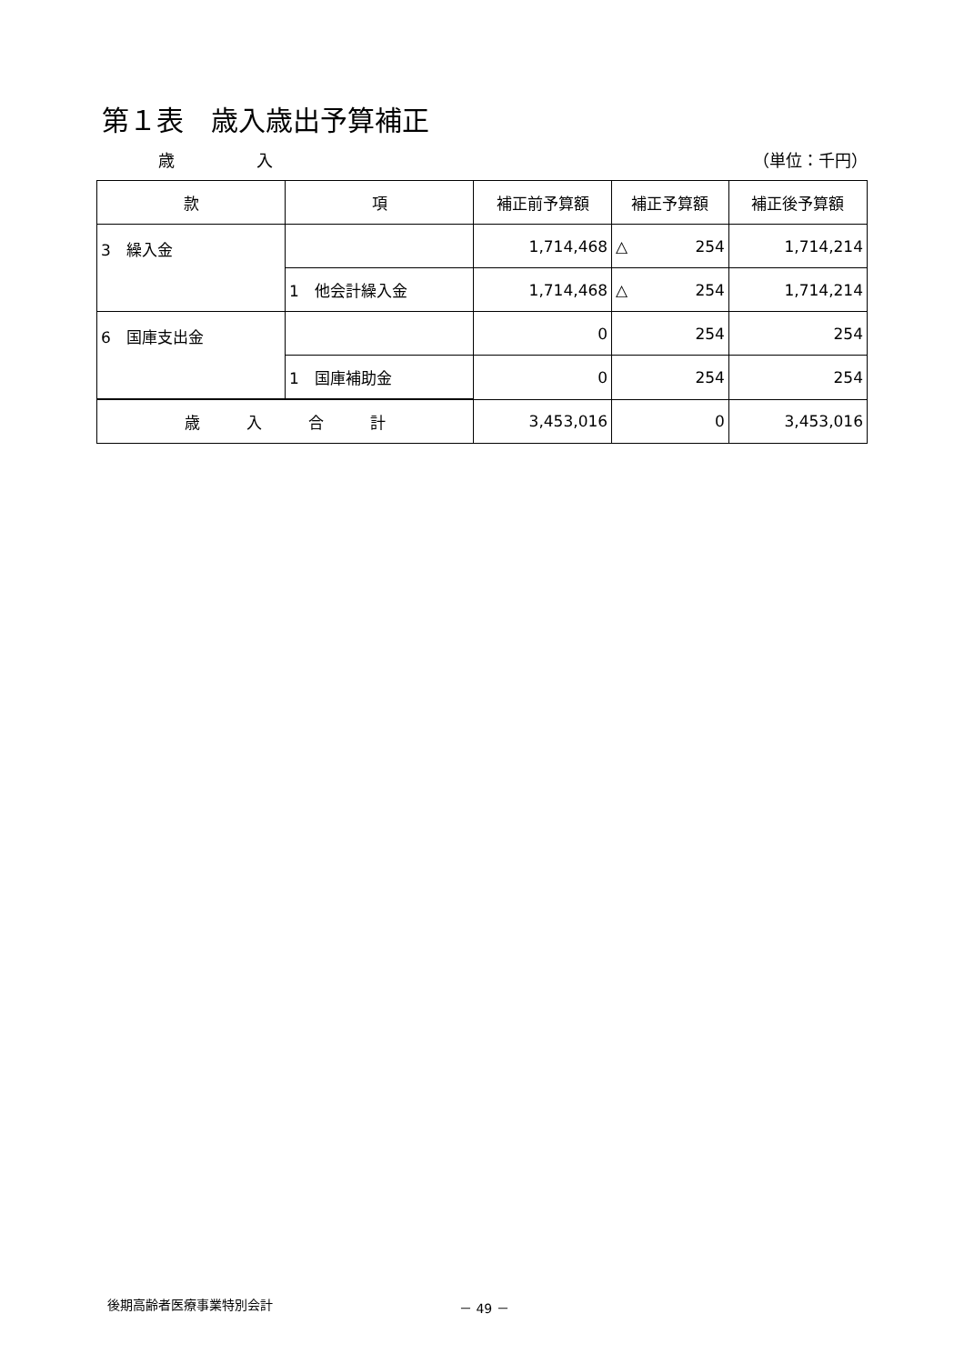第１表　歳入歳出予算補正
歳　　　　　入 （単位：千円）
| 款 | 項 | 補正前予算額 | 補正予算額 | 補正後予算額 |
| --- | --- | --- | --- | --- |
| 3 繰入金 | | 1,714,468 | △ 254 | 1,714,214 |
| | 1 他会計繰入金 | 1,714,468 | △ 254 | 1,714,214 |
| 6 国庫支出金 | | 0 | 254 | 254 |
| | 1 国庫補助金 | 0 | 254 | 254 |
| 歳 入 合 計 | | 3,453,016 | 0 | 3,453,016 |
後期高齢者医療事業特別会計 － 49 －